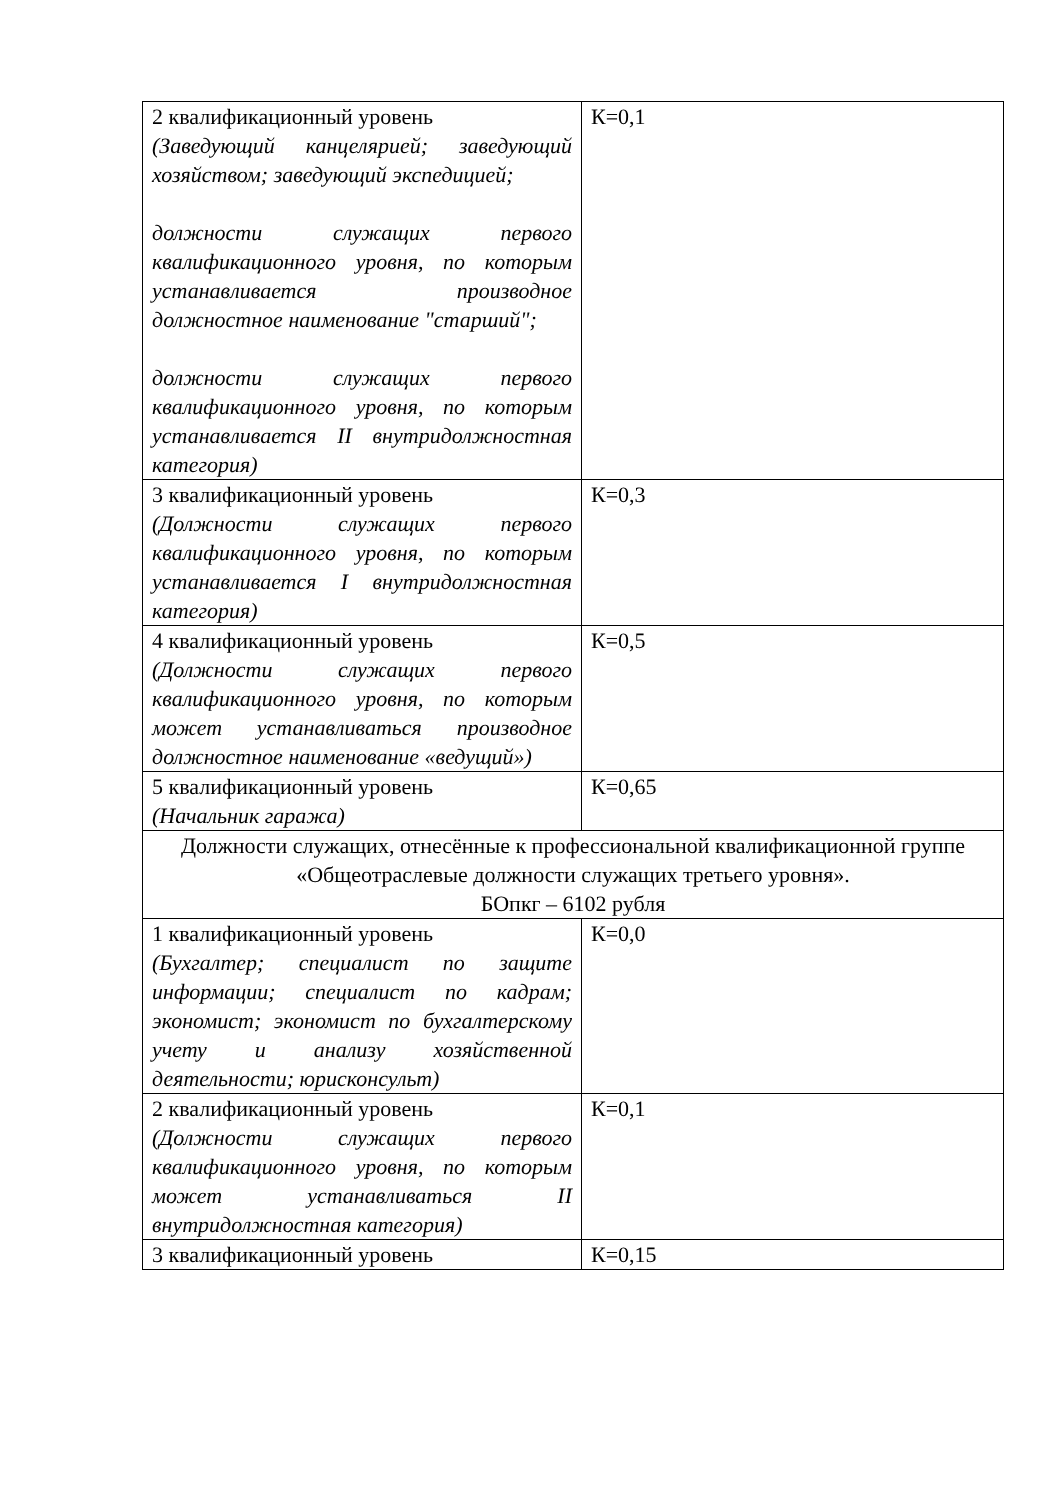| 2 квалификационный уровень (Заведующий канцелярией; заведующий хозяйством; заведующий экспедицией; должности служащих первого квалификационного уровня, по которым устанавливается производное должностное наименование "старший"; должности служащих первого квалификационного уровня, по которым устанавливается II внутридолжностная категория) | К=0,1 |
| 3 квалификационный уровень (Должности служащих первого квалификационного уровня, по которым устанавливается I внутридолжностная категория) | К=0,3 |
| 4 квалификационный уровень (Должности служащих первого квалификационного уровня, по которым может устанавливаться производное должностное наименование «ведущий») | К=0,5 |
| 5 квалификационный уровень (Начальник гаража) | К=0,65 |
| Должности служащих, отнесённые к профессиональной квалификационной группе «Общеотраслевые должности служащих третьего уровня». БОпкг – 6102 рубля | |
| 1 квалификационный уровень (Бухгалтер; специалист по защите информации; специалист по кадрам; экономист; экономист по бухгалтерскому учету и анализу хозяйственной деятельности; юрисконсульт) | К=0,0 |
| 2 квалификационный уровень (Должности служащих первого квалификационного уровня, по которым может устанавливаться II внутридолжностная категория) | К=0,1 |
| 3 квалификационный уровень | К=0,15 |